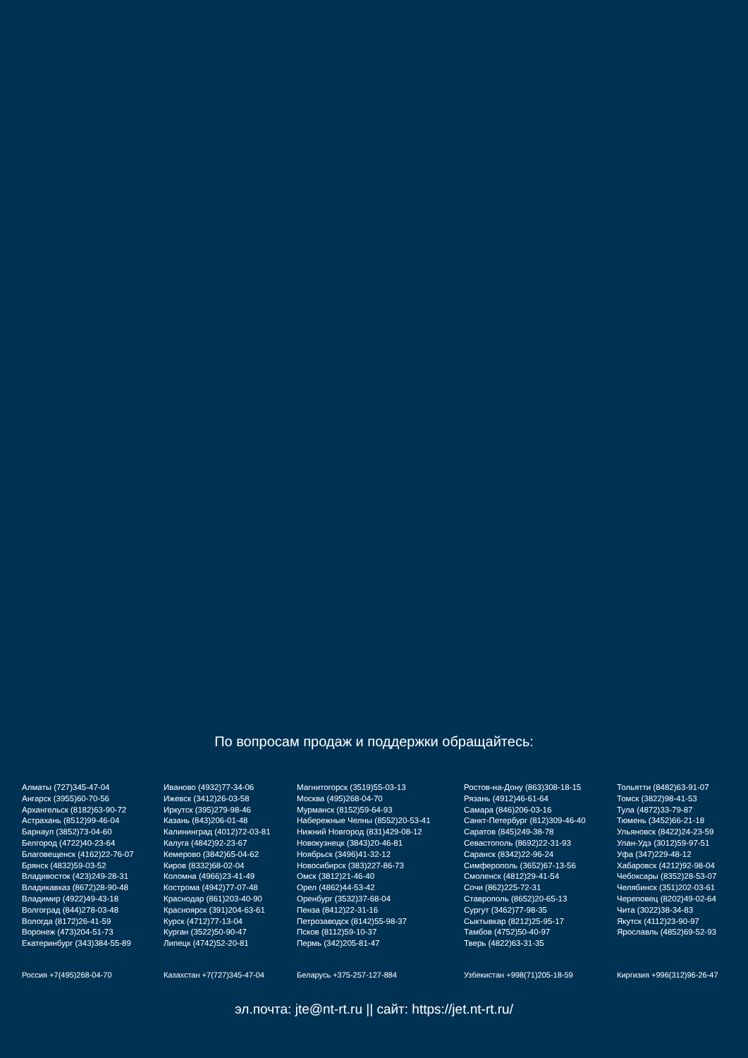По вопросам продаж и поддержки обращайтесь:
Алматы (727)345-47-04
Ангарск (3955)60-70-56
Архангельск (8182)63-90-72
Астрахань (8512)99-46-04
Барнаул (3852)73-04-60
Белгород (4722)40-23-64
Благовещенск (4162)22-76-07
Брянск (4832)59-03-52
Владивосток (423)249-28-31
Владикавказ (8672)28-90-48
Владимир (4922)49-43-18
Волгоград (844)278-03-48
Вологда (8172)26-41-59
Воронеж (473)204-51-73
Екатеринбург (343)384-55-89
Иваново (4932)77-34-06
Ижевск (3412)26-03-58
Иркутск (395)279-98-46
Казань (843)206-01-48
Калининград (4012)72-03-81
Калуга (4842)92-23-67
Кемерово (3842)65-04-62
Киров (8332)68-02-04
Коломна (4966)23-41-49
Кострома (4942)77-07-48
Краснодар (861)203-40-90
Красноярск (391)204-63-61
Курск (4712)77-13-04
Курган (3522)50-90-47
Липецк (4742)52-20-81
Магнитогорск (3519)55-03-13
Москва (495)268-04-70
Мурманск (8152)59-64-93
Набережные Челны (8552)20-53-41
Нижний Новгород (831)429-08-12
Новокузнецк (3843)20-46-81
Ноябрьск (3496)41-32-12
Новосибирск (383)227-86-73
Омск (3812)21-46-40
Орел (4862)44-53-42
Оренбург (3532)37-68-04
Пенза (8412)22-31-16
Петрозаводск (8142)55-98-37
Псков (8112)59-10-37
Пермь (342)205-81-47
Ростов-на-Дону (863)308-18-15
Рязань (4912)46-61-64
Самара (846)206-03-16
Санкт-Петербург (812)309-46-40
Саратов (845)249-38-78
Севастополь (8692)22-31-93
Саранск (8342)22-96-24
Симферополь (3652)67-13-56
Смоленск (4812)29-41-54
Сочи (862)225-72-31
Ставрополь (8652)20-65-13
Сургут (3462)77-98-35
Сыктывкар (8212)25-95-17
Тамбов (4752)50-40-97
Тверь (4822)63-31-35
Тольятти (8482)63-91-07
Томск (3822)98-41-53
Тула (4872)33-79-87
Тюмень (3452)66-21-18
Ульяновск (8422)24-23-59
Улан-Удэ (3012)59-97-51
Уфа (347)229-48-12
Хабаровск (4212)92-98-04
Чебоксары (8352)28-53-07
Челябинск (351)202-03-61
Череповец (8202)49-02-64
Чита (3022)38-34-83
Якутск (4112)23-90-97
Ярославль (4852)69-52-93
Россия +7(495)268-04-70 Казахстан +7(727)345-47-04 Беларусь +375-257-127-884 Узбекистан +998(71)205-18-59 Киргизия +996(312)96-26-47
эл.почта: jte@nt-rt.ru || сайт: https://jet.nt-rt.ru/